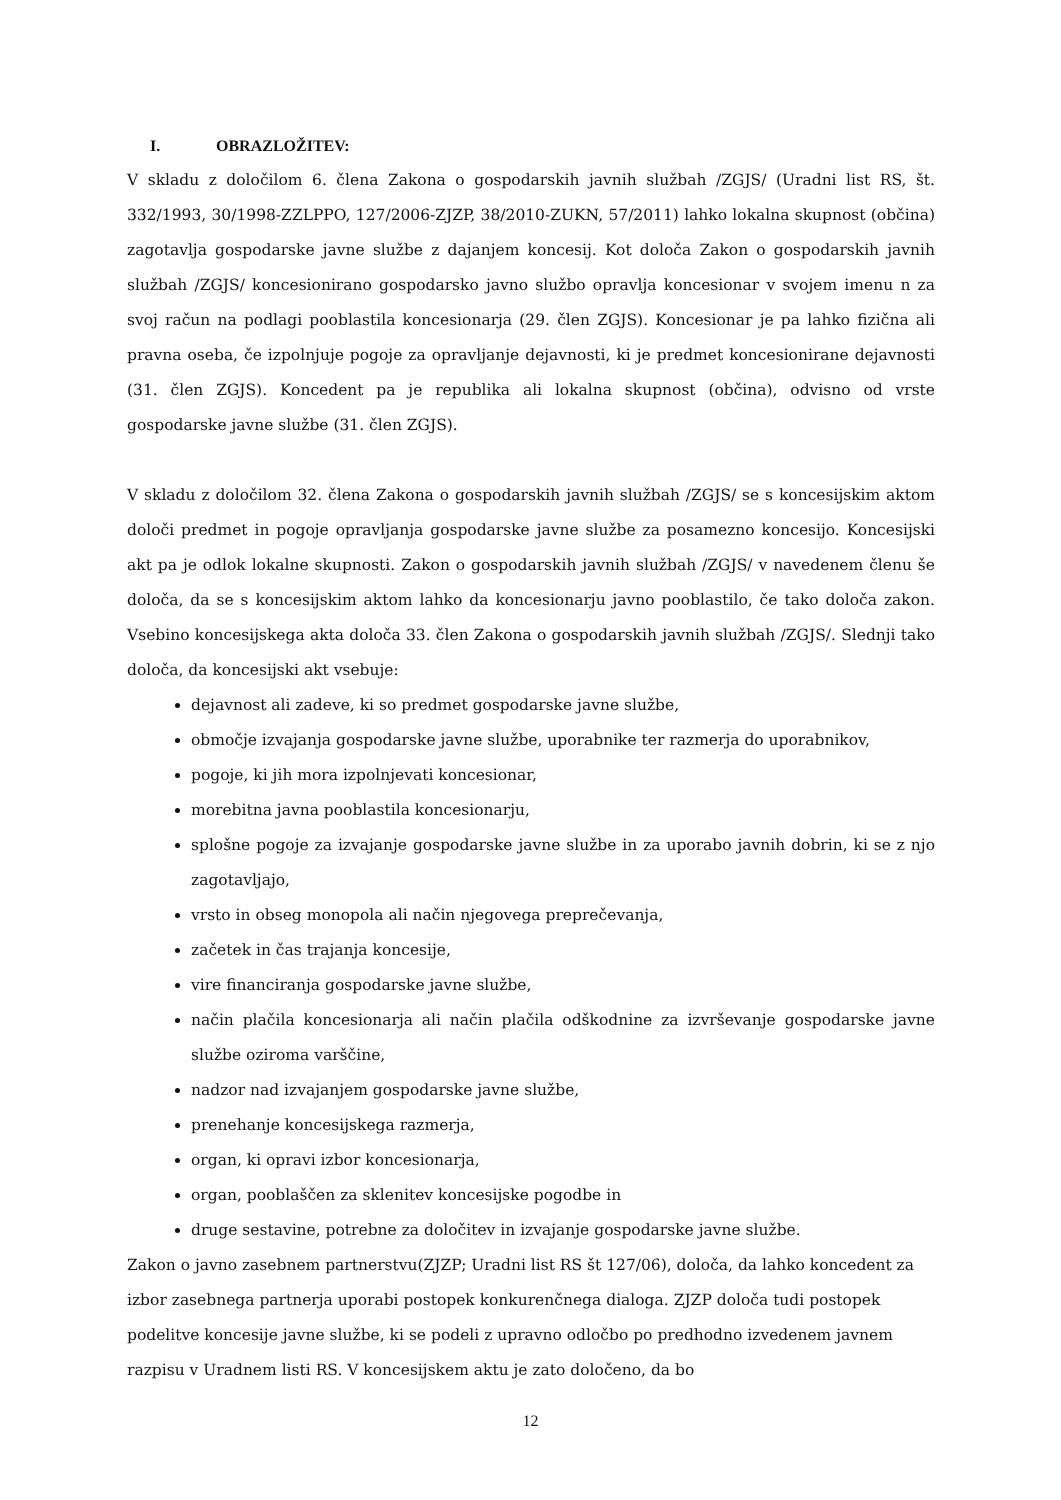I. OBRAZLOŽITEV:
V skladu z določilom 6. člena Zakona o gospodarskih javnih službah /ZGJS/ (Uradni list RS, št. 332/1993, 30/1998-ZZLPPO, 127/2006-ZJZP, 38/2010-ZUKN, 57/2011) lahko lokalna skupnost (občina) zagotavlja gospodarske javne službe z dajanjem koncesij. Kot določa Zakon o gospodarskih javnih službah /ZGJS/ koncesionirano gospodarsko javno službo opravlja koncesionar v svojem imenu n za svoj račun na podlagi pooblastila koncesionarja (29. člen ZGJS). Koncesionar je pa lahko fizična ali pravna oseba, če izpolnjuje pogoje za opravljanje dejavnosti, ki je predmet koncesionirane dejavnosti (31. člen ZGJS). Koncedent pa je republika ali lokalna skupnost (občina), odvisno od vrste gospodarske javne službe (31. člen ZGJS).
V skladu z določilom 32. člena Zakona o gospodarskih javnih službah /ZGJS/ se s koncesijskim aktom določi predmet in pogoje opravljanja gospodarske javne službe za posamezno koncesijo. Koncesijski akt pa je odlok lokalne skupnosti. Zakon o gospodarskih javnih službah /ZGJS/ v navedenem členu še določa, da se s koncesijskim aktom lahko da koncesionarju javno pooblastilo, če tako določa zakon. Vsebino koncesijskega akta določa 33. člen Zakona o gospodarskih javnih službah /ZGJS/. Slednji tako določa, da koncesijski akt vsebuje:
dejavnost ali zadeve, ki so predmet gospodarske javne službe,
območje izvajanja gospodarske javne službe, uporabnike ter razmerja do uporabnikov,
pogoje, ki jih mora izpolnjevati koncesionar,
morebitna javna pooblastila koncesionarju,
splošne pogoje za izvajanje gospodarske javne službe in za uporabo javnih dobrin, ki se z njo zagotavljajo,
vrsto in obseg monopola ali način njegovega preprečevanja,
začetek in čas trajanja koncesije,
vire financiranja gospodarske javne službe,
način plačila koncesionarja ali način plačila odškodnine za izvrševanje gospodarske javne službe oziroma varščine,
nadzor nad izvajanjem gospodarske javne službe,
prenehanje koncesijskega razmerja,
organ, ki opravi izbor koncesionarja,
organ, pooblaščen za sklenitev koncesijske pogodbe in
druge sestavine, potrebne za določitev in izvajanje gospodarske javne službe.
Zakon o javno zasebnem partnerstvu(ZJZP; Uradni list RS št 127/06), določa, da lahko koncedent za izbor zasebnega partnerja uporabi postopek konkurenčnega dialoga. ZJZP določa tudi postopek podelitve koncesije javne službe, ki se podeli z upravno odločbo po predhodno izvedenem javnem razpisu v Uradnem listi RS. V koncesijskem aktu je zato določeno, da bo
12